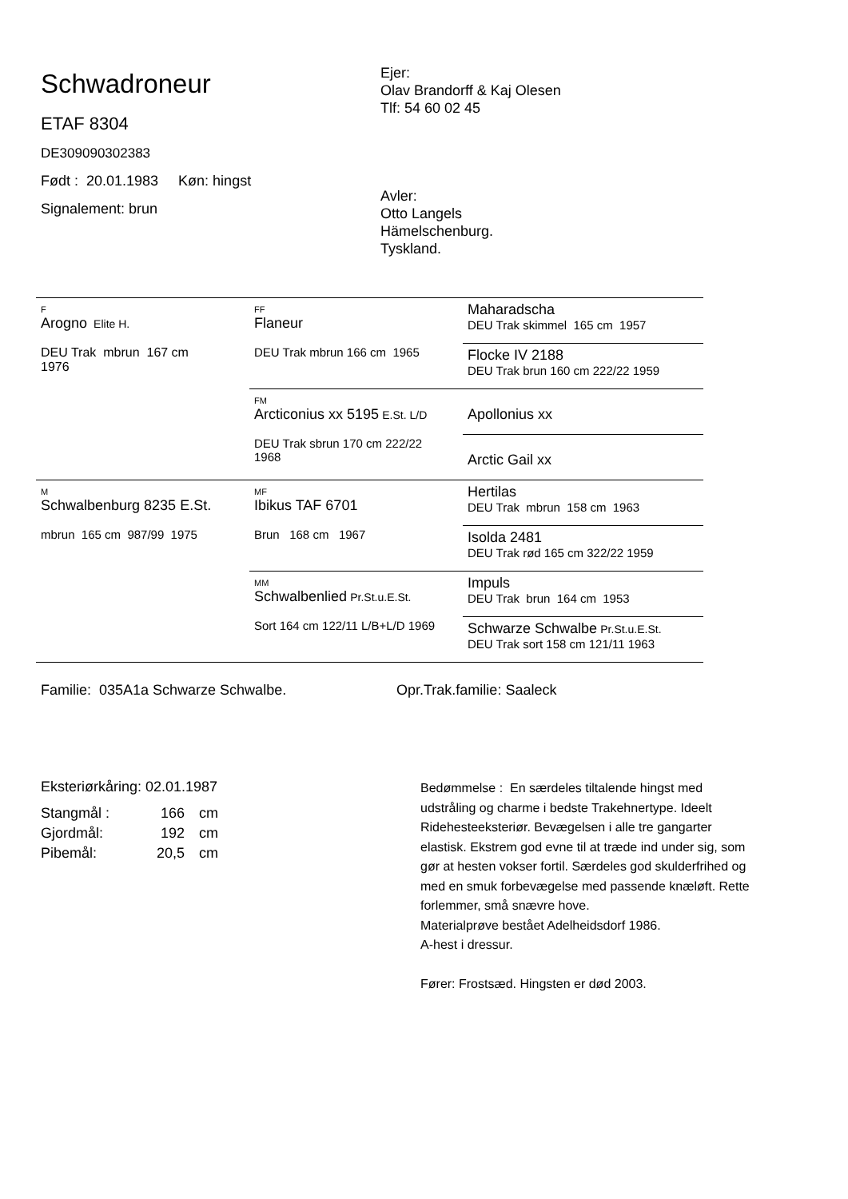Schwadroneur
ETAF 8304
DE309090302383
Født : 20.01.1983 Køn: hingst
Signalement: brun
Ejer:
Olav Brandorff & Kaj Olesen
Tlf: 54 60 02 45
Avler:
Otto Langels
Hämelschenburg.
Tyskland.
| F Arogno Elite H. DEU Trak mbrun 167 cm 1976 | FF Flaneur DEU Trak mbrun 166 cm 1965 | Maharadscha DEU Trak skimmel 165 cm 1957 |
| | | Flocke IV 2188 DEU Trak brun 160 cm 222/22 1959 |
| | FM Arcticonius xx 5195 E.St. L/D DEU Trak sbrun 170 cm 222/22 1968 | Apollonius xx |
| | | Arctic Gail xx |
| M Schwalbenburg 8235 E.St. mbrun 165 cm 987/99 1975 | MF Ibikus TAF 6701 Brun 168 cm 1967 | Hertilas DEU Trak mbrun 158 cm 1963 |
| | | Isolda 2481 DEU Trak rød 165 cm 322/22 1959 |
| | MM Schwalbenlied Pr.St.u.E.St. Sort 164 cm 122/11 L/B+L/D 1969 | Impuls DEU Trak brun 164 cm 1953 |
| | | Schwarze Schwalbe Pr.St.u.E.St. DEU Trak sort 158 cm 121/11 1963 |
Familie: 035A1a Schwarze Schwalbe. Opr.Trak.familie: Saaleck
Eksteriørkåring: 02.01.1987
| Stangmål : | 166 | cm |
| Gjordmål: | 192 | cm |
| Pibemål: | 20,5 | cm |
Bedømmelse : En særdeles tiltalende hingst med udstråling og charme i bedste Trakehnertype. Ideelt Ridehesteeksteriør. Bevægelsen i alle tre gangarter elastisk. Ekstrem god evne til at træde ind under sig, som gør at hesten vokser fortil. Særdeles god skulderfrihed og med en smuk forbevægelse med passende knæløft. Rette forlemmer, små snævre hove.
Materialprøve bestået Adelheidsdorf 1986.
A-hest i dressur.
Fører: Frostsæd. Hingsten er død 2003.